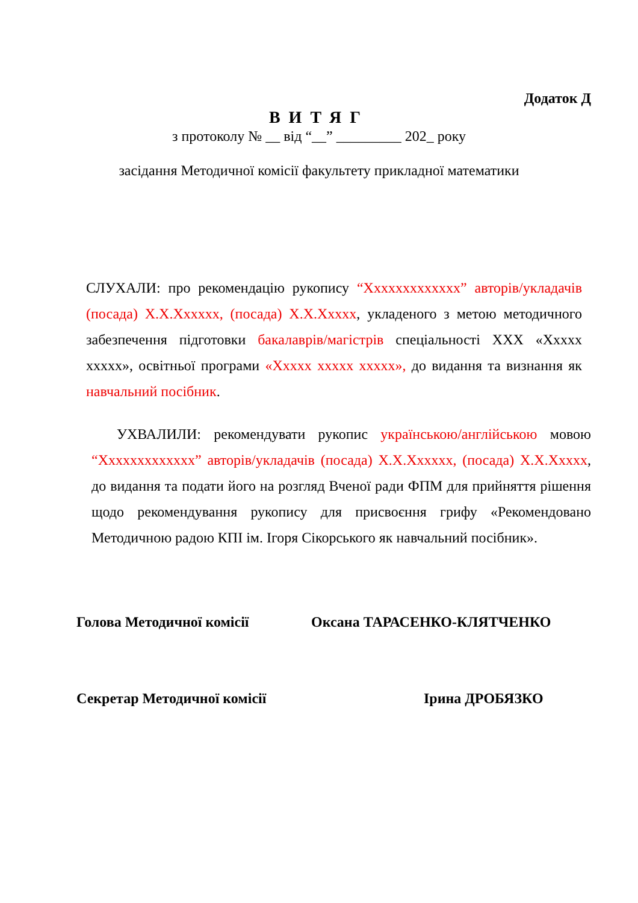Додаток Д
ВИТЯГ
з протоколу № __ від “__” _________ 202_ року
засідання Методичної комісії факультету прикладної математики
СЛУХАЛИ: про рекомендацію рукопису “Ххххххххххххх” авторів/укладачів (посада) Х.Х.Хххххх, (посада) Х.Х.Ххххх, укладеного з метою методичного забезпечення підготовки бакалаврів/магістрів спеціальності ХХХ «Ххххх ххххх», освітньої програми «Ххххх ххххх ххххх», до видання та визнання як навчальний посібник.
УХВАЛИЛИ: рекомендувати рукопис українською/англійською мовою “Ххххххххххххх” авторів/укладачів (посада) Х.Х.Хххххх, (посада) Х.Х.Ххххх, до видання та подати його на розгляд Вченої ради ФПМ для прийняття рішення щодо рекомендування рукопису для присвоєння грифу «Рекомендовано Методичною радою КПІ ім. Ігоря Сікорського як навчальний посібник».
Голова Методичної комісії Оксана ТАРАСЕНКО-КЛЯТЧЕНКО
Секретар Методичної комісії Ірина ДРОБЯЗКО